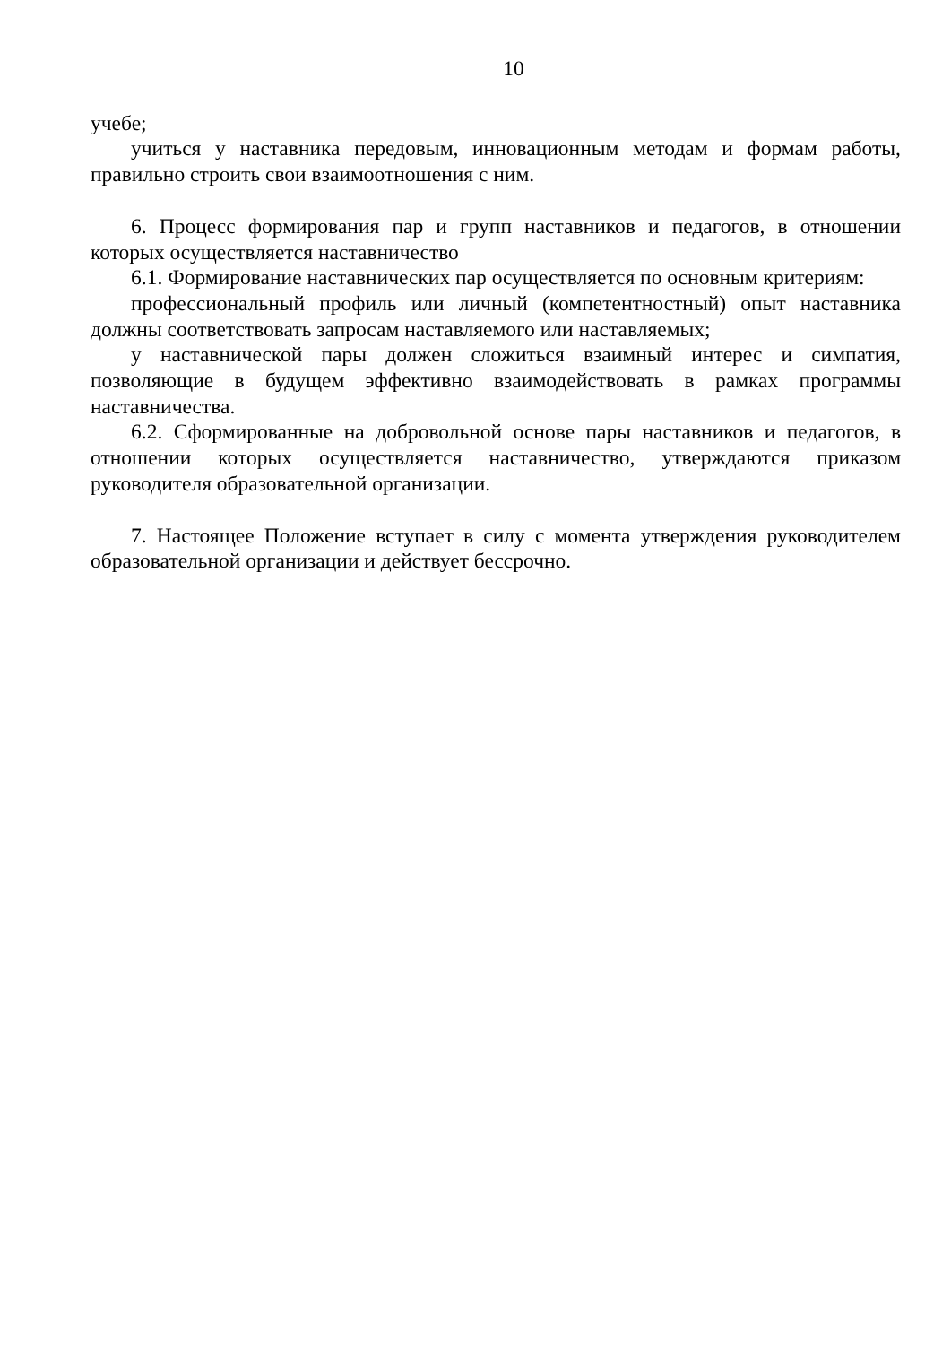10
учебе;
учиться у наставника передовым, инновационным методам и формам работы, правильно строить свои взаимоотношения с ним.
6. Процесс формирования пар и групп наставников и педагогов, в отношении которых осуществляется наставничество
6.1. Формирование наставнических пар осуществляется по основным критериям:
профессиональный профиль или личный (компетентностный) опыт наставника должны соответствовать запросам наставляемого или наставляемых;
у наставнической пары должен сложиться взаимный интерес и симпатия, позволяющие в будущем эффективно взаимодействовать в рамках программы наставничества.
6.2. Сформированные на добровольной основе пары наставников и педагогов, в отношении которых осуществляется наставничество, утверждаются приказом руководителя образовательной организации.
7. Настоящее Положение вступает в силу с момента утверждения руководителем образовательной организации и действует бессрочно.